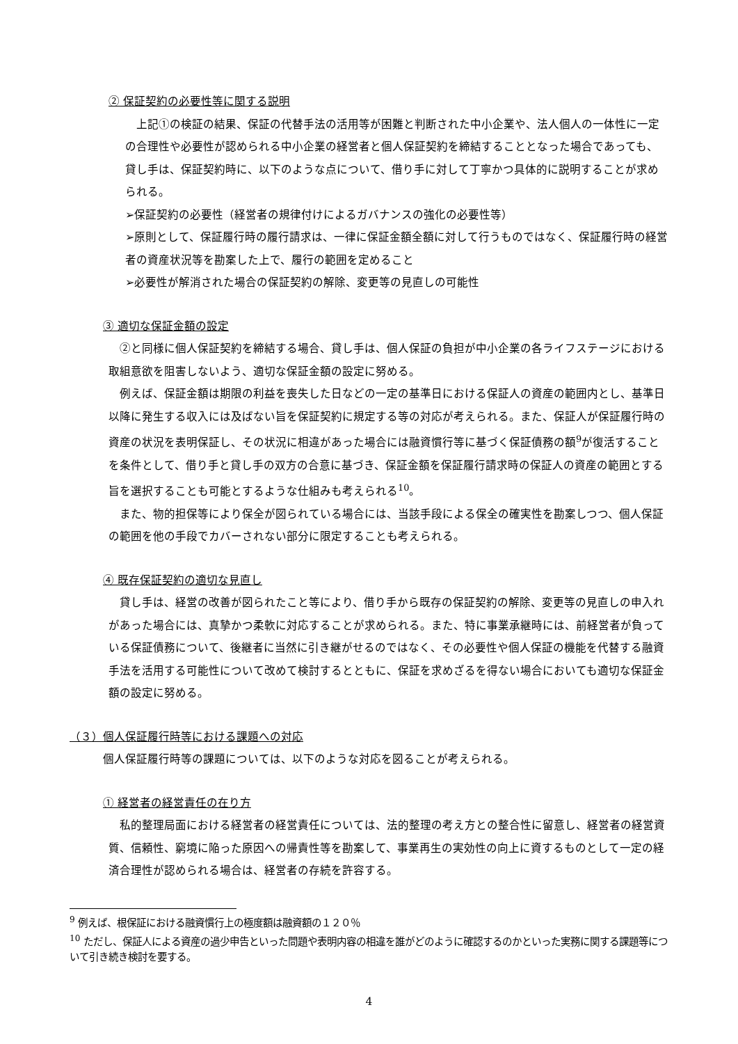② 保証契約の必要性等に関する説明
　上記①の検証の結果、保証の代替手法の活用等が困難と判断された中小企業や、法人個人の一体性に一定の合理性や必要性が認められる中小企業の経営者と個人保証契約を締結することとなった場合であっても、貸し手は、保証契約時に、以下のような点について、借り手に対して丁寧かつ具体的に説明することが求められる。
➢保証契約の必要性（経営者の規律付けによるガバナンスの強化の必要性等）
➢原則として、保証履行時の履行請求は、一律に保証金額全額に対して行うものではなく、保証履行時の経営者の資産状況等を勘案した上で、履行の範囲を定めること
➢必要性が解消された場合の保証契約の解除、変更等の見直しの可能性
③ 適切な保証金額の設定
　②と同様に個人保証契約を締結する場合、貸し手は、個人保証の負担が中小企業の各ライフステージにおける取組意欲を阻害しないよう、適切な保証金額の設定に努める。
　例えば、保証金額は期限の利益を喪失した日などの一定の基準日における保証人の資産の範囲内とし、基準日以降に発生する収入には及ばない旨を保証契約に規定する等の対応が考えられる。また、保証人が保証履行時の資産の状況を表明保証し、その状況に相違があった場合には融資慣行等に基づく保証債務の額<sup>9</sup>が復活することを条件として、借り手と貸し手の双方の合意に基づき、保証金額を保証履行請求時の保証人の資産の範囲とする旨を選択することも可能とするような仕組みも考えられる<sup>10</sup>。
　また、物的担保等により保全が図られている場合には、当該手段による保全の確実性を勘案しつつ、個人保証の範囲を他の手段でカバーされない部分に限定することも考えられる。
④ 既存保証契約の適切な見直し
　貸し手は、経営の改善が図られたこと等により、借り手から既存の保証契約の解除、変更等の見直しの申入れがあった場合には、真摯かつ柔軟に対応することが求められる。また、特に事業承継時には、前経営者が負っている保証債務について、後継者に当然に引き継がせるのではなく、その必要性や個人保証の機能を代替する融資手法を活用する可能性について改めて検討するとともに、保証を求めざるを得ない場合においても適切な保証金額の設定に努める。
（３）個人保証履行時等における課題への対応
個人保証履行時等の課題については、以下のような対応を図ることが考えられる。
① 経営者の経営責任の在り方
　私的整理局面における経営者の経営責任については、法的整理の考え方との整合性に留意し、経営者の経営資質、信頼性、窮境に陥った原因への帰責性等を勘案して、事業再生の実効性の向上に資するものとして一定の経済合理性が認められる場合は、経営者の存続を許容する。
<sup>9</sup> 例えば、根保証における融資慣行上の極度額は融資額の１２０％
<sup>10</sup> ただし、保証人による資産の過少申告といった問題や表明内容の相違を誰がどのように確認するのかといった実務に関する課題等について引き続き検討を要する。
4